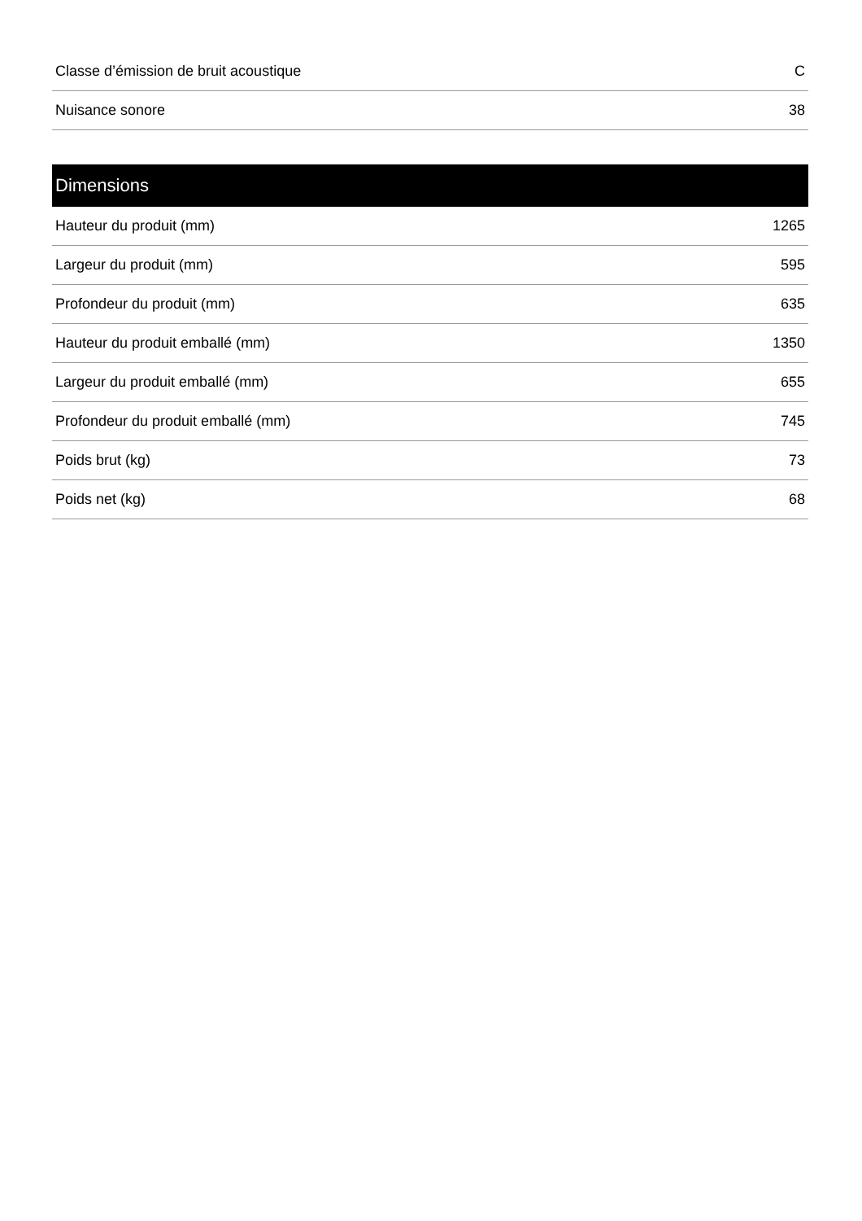| Classe d’émission de bruit acoustique | C |
| Nuisance sonore | 38 |
| Dimensions | |
| --- | --- |
| Hauteur du produit (mm) | 1265 |
| Largeur du produit (mm) | 595 |
| Profondeur du produit (mm) | 635 |
| Hauteur du produit emballé (mm) | 1350 |
| Largeur du produit emballé (mm) | 655 |
| Profondeur du produit emballé (mm) | 745 |
| Poids brut (kg) | 73 |
| Poids net (kg) | 68 |